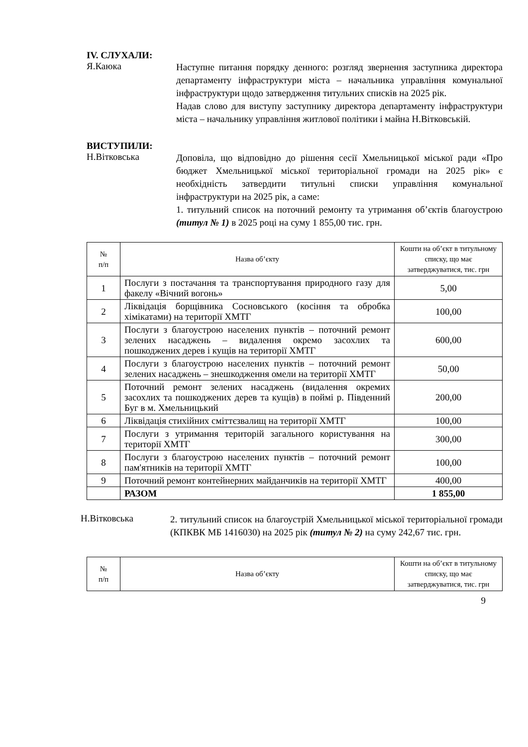IV. СЛУХАЛИ:
Я.Каюка
Наступне питання порядку денного: розгляд звернення заступника директора департаменту інфраструктури міста – начальника управління комунальної інфраструктури щодо затвердження титульних списків на 2025 рік.
Надав слово для виступу заступнику директора департаменту інфраструктури міста – начальнику управління житлової політики і майна Н.Вітковській.
ВИСТУПИЛИ:
Н.Вітковська
Доповіла, що відповідно до рішення сесії Хмельницької міської ради «Про бюджет Хмельницької міської територіальної громади на 2025 рік» є необхідність затвердити титульні списки управління комунальної інфраструктури на 2025 рік, а саме:
1. титульний список на поточний ремонту та утримання об’єктів благоустрою (титул № 1) в 2025 році на суму 1 855,00 тис. грн.
| № п/п | Назва об’єкту | Кошти на об’єкт в титульному списку, що має затверджуватися, тис. грн |
| --- | --- | --- |
| 1 | Послуги з постачання та транспортування природного газу для факелу «Вічний вогонь» | 5,00 |
| 2 | Ліквідація борщівника Сосновського (косіння та обробка хімікатами) на території ХМТГ | 100,00 |
| 3 | Послуги з благоустрою населених пунктів – поточний ремонт зелених насаджень – видалення окремо засохлих та пошкоджених дерев і кущів на території ХМТГ | 600,00 |
| 4 | Послуги з благоустрою населених пунктів – поточний ремонт зелених насаджень – знешкодження омели на території ХМТГ | 50,00 |
| 5 | Поточний ремонт зелених насаджень (видалення окремих засохлих та пошкоджених дерев та кущів) в поймі р. Південний Буг в м. Хмельницький | 200,00 |
| 6 | Ліквідація стихійних сміттєзвалищ на території ХМТГ | 100,00 |
| 7 | Послуги з утримання територій загального користування на території ХМТГ | 300,00 |
| 8 | Послуги з благоустрою населених пунктів – поточний ремонт пам'ятників на території ХМТГ | 100,00 |
| 9 | Поточний ремонт контейнерних майданчиків на території ХМТГ | 400,00 |
| | РАЗОМ | 1 855,00 |
Н.Вітковська
2. титульний список на благоустрій Хмельницької міської територіальної громади (КПКВК МБ 1416030) на 2025 рік (титул № 2) на суму 242,67 тис. грн.
| № п/п | Назва об’єкту | Кошти на об’єкт в титульному списку, що має затверджуватися, тис. грн |
| --- | --- | --- |
9